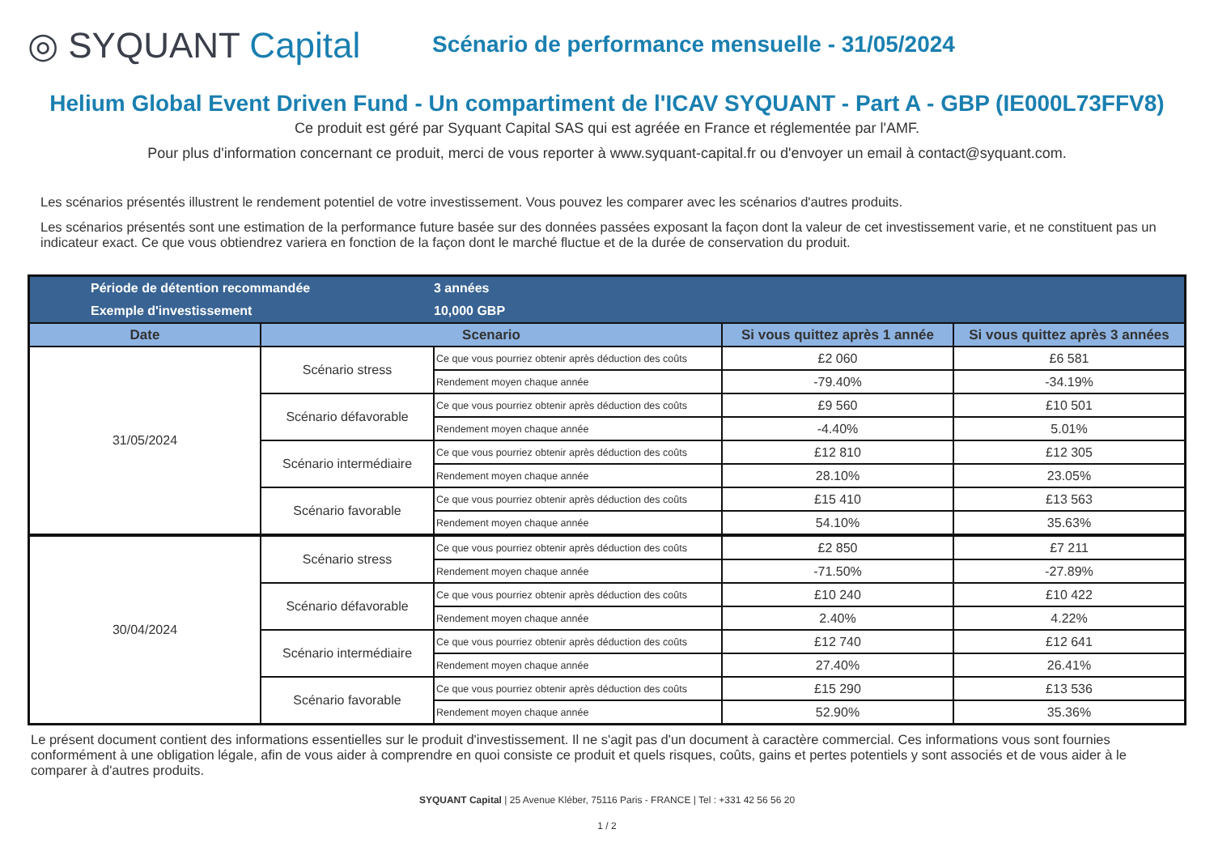◎ SYQUANT Capital
Scénario de performance mensuelle - 31/05/2024
Helium Global Event Driven Fund - Un compartiment de l'ICAV SYQUANT - Part A - GBP (IE000L73FFV8)
Ce produit est géré par Syquant Capital SAS qui est agréée en France et réglementée par l'AMF.
Pour plus d'information concernant ce produit, merci de vous reporter à www.syquant-capital.fr ou d'envoyer un email à contact@syquant.com.
Les scénarios présentés illustrent le rendement potentiel de votre investissement. Vous pouvez les comparer avec les scénarios d'autres produits.
Les scénarios présentés sont une estimation de la performance future basée sur des données passées exposant la façon dont la valeur de cet investissement varie, et ne constituent pas un indicateur exact. Ce que vous obtiendrez variera en fonction de la façon dont le marché fluctue et de la durée de conservation du produit.
| Période de détention recommandée | | 3 années | | |
| Exemple d'investissement | | 10,000 GBP | | |
| Date | Scenario | | Si vous quittez après 1 année | Si vous quittez après 3 années |
| 31/05/2024 | Scénario stress | Ce que vous pourriez obtenir après déduction des coûts | £2 060 | £6 581 |
| | | Rendement moyen chaque année | -79.40% | -34.19% |
| | Scénario défavorable | Ce que vous pourriez obtenir après déduction des coûts | £9 560 | £10 501 |
| | | Rendement moyen chaque année | -4.40% | 5.01% |
| | Scénario intermédiaire | Ce que vous pourriez obtenir après déduction des coûts | £12 810 | £12 305 |
| | | Rendement moyen chaque année | 28.10% | 23.05% |
| | Scénario favorable | Ce que vous pourriez obtenir après déduction des coûts | £15 410 | £13 563 |
| | | Rendement moyen chaque année | 54.10% | 35.63% |
| 30/04/2024 | Scénario stress | Ce que vous pourriez obtenir après déduction des coûts | £2 850 | £7 211 |
| | | Rendement moyen chaque année | -71.50% | -27.89% |
| | Scénario défavorable | Ce que vous pourriez obtenir après déduction des coûts | £10 240 | £10 422 |
| | | Rendement moyen chaque année | 2.40% | 4.22% |
| | Scénario intermédiaire | Ce que vous pourriez obtenir après déduction des coûts | £12 740 | £12 641 |
| | | Rendement moyen chaque année | 27.40% | 26.41% |
| | Scénario favorable | Ce que vous pourriez obtenir après déduction des coûts | £15 290 | £13 536 |
| | | Rendement moyen chaque année | 52.90% | 35.36% |
Le présent document contient des informations essentielles sur le produit d'investissement. Il ne s'agit pas d'un document à caractère commercial. Ces informations vous sont fournies conformément à une obligation légale, afin de vous aider à comprendre en quoi consiste ce produit et quels risques, coûts, gains et pertes potentiels y sont associés et de vous aider à le comparer à d'autres produits.
SYQUANT Capital | 25 Avenue Kléber, 75116 Paris - FRANCE | Tel : +331 42 56 56 20
1 / 2